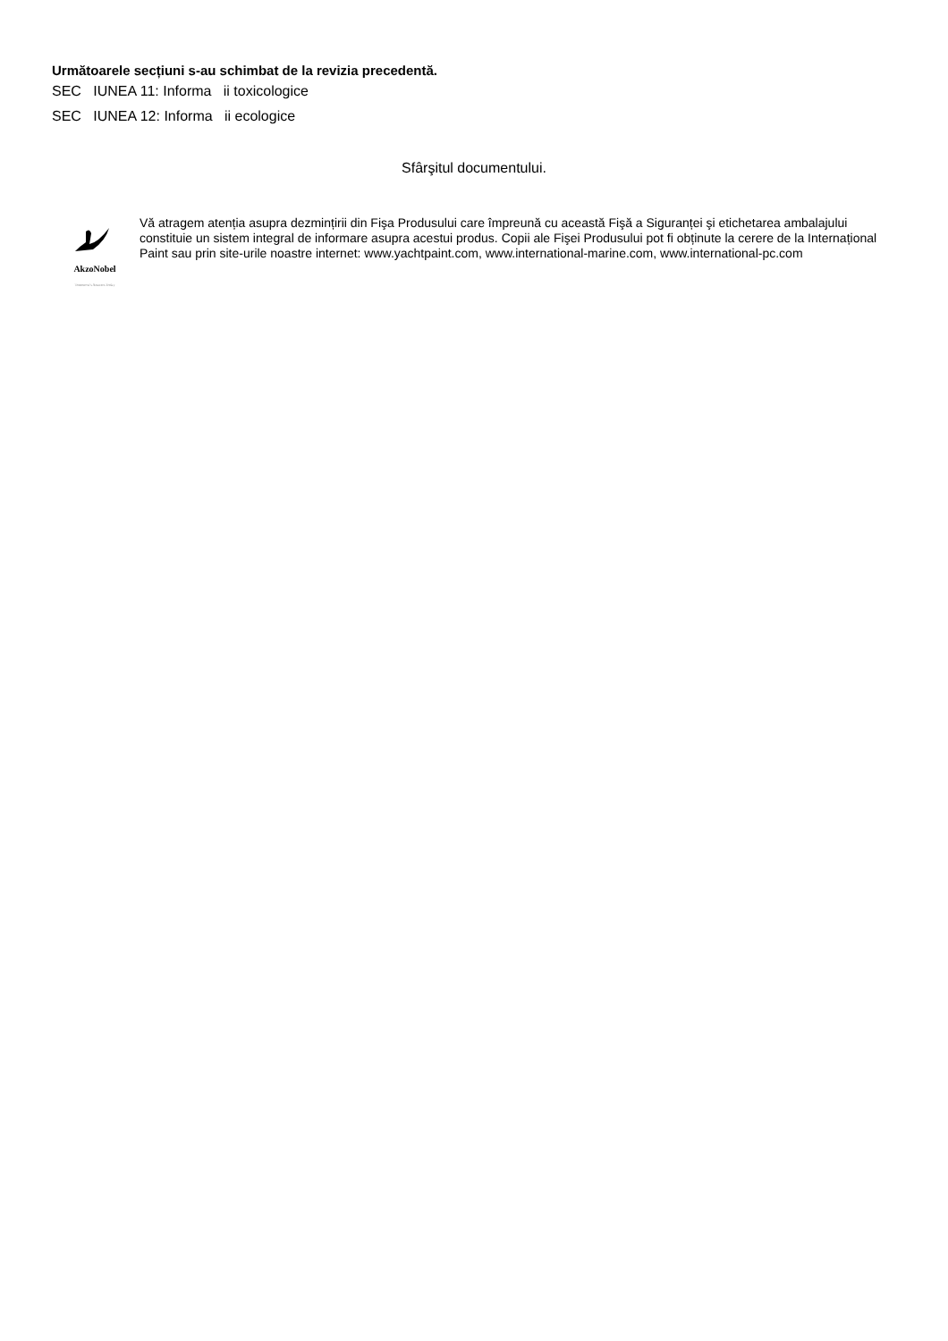Următoarele secțiuni s-au schimbat de la revizia precedentă.
SEC IUNEA 11: Informa ii toxicologice
SEC IUNEA 12: Informa ii ecologice
Sfârşitul documentului.
AkzoNobel
Tomorrow's Answers Today
Vă atragem atenția asupra dezmințirii din Fişa Produsului care împreună cu această Fişă a Siguranței şi etichetarea ambalajului constituie un sistem integral de informare asupra acestui produs. Copii ale Fişei Produsului pot fi obținute la cerere de la Internațional Paint sau prin site-urile noastre internet: www.yachtpaint.com, www.international-marine.com, www.international-pc.com